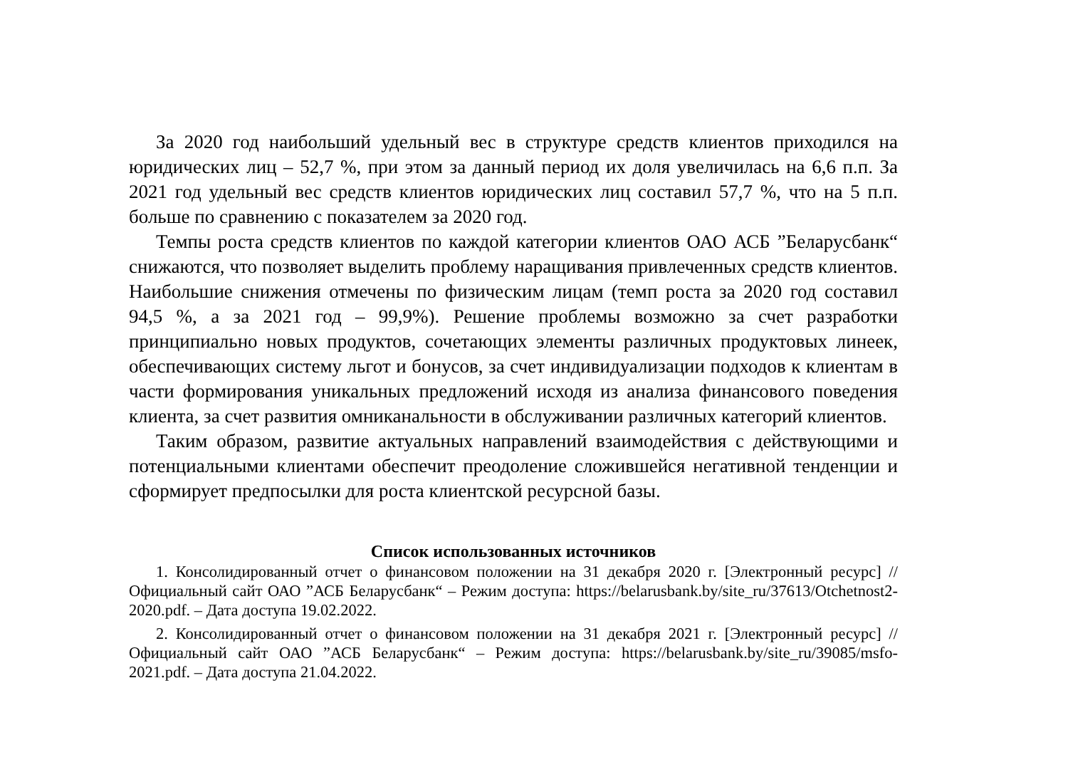За 2020 год наибольший удельный вес в структуре средств клиентов приходился на юридических лиц – 52,7 %, при этом за данный период их доля увеличилась на 6,6 п.п. За 2021 год удельный вес средств клиентов юридических лиц составил 57,7 %, что на 5 п.п. больше по сравнению с показателем за 2020 год.
Темпы роста средств клиентов по каждой категории клиентов ОАО АСБ ”Беларусбанк“ снижаются, что позволяет выделить проблему наращивания привлеченных средств клиентов. Наибольшие снижения отмечены по физическим лицам (темп роста за 2020 год составил 94,5 %, а за 2021 год – 99,9%). Решение проблемы возможно за счет разработки принципиально новых продуктов, сочетающих элементы различных продуктовых линеек, обеспечивающих систему льгот и бонусов, за счет индивидуализации подходов к клиентам в части формирования уникальных предложений исходя из анализа финансового поведения клиента, за счет развития омниканальности в обслуживании различных категорий клиентов.
Таким образом, развитие актуальных направлений взаимодействия с действующими и потенциальными клиентами обеспечит преодоление сложившейся негативной тенденции и сформирует предпосылки для роста клиентской ресурсной базы.
Список использованных источников
1. Консолидированный отчет о финансовом положении на 31 декабря 2020 г. [Электронный ресурс] // Официальный сайт ОАО ”АСБ Беларусбанк“ – Режим доступа: https://belarusbank.by/site_ru/37613/Otchetnost2-2020.pdf. – Дата доступа 19.02.2022.
2. Консолидированный отчет о финансовом положении на 31 декабря 2021 г. [Электронный ресурс] // Официальный сайт ОАО ”АСБ Беларусбанк“ – Режим доступа: https://belarusbank.by/site_ru/39085/msfo-2021.pdf. – Дата доступа 21.04.2022.